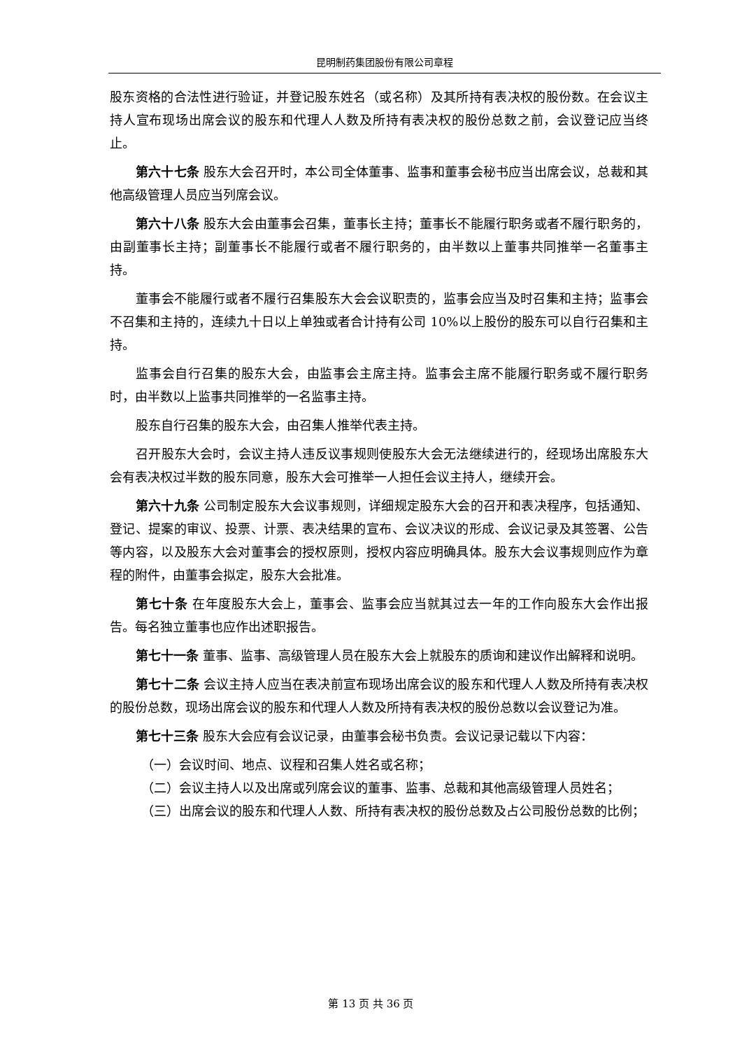昆明制药集团股份有限公司章程
股东资格的合法性进行验证，并登记股东姓名（或名称）及其所持有表决权的股份数。在会议主持人宣布现场出席会议的股东和代理人人数及所持有表决权的股份总数之前，会议登记应当终止。
第六十七条 股东大会召开时，本公司全体董事、监事和董事会秘书应当出席会议，总裁和其他高级管理人员应当列席会议。
第六十八条 股东大会由董事会召集，董事长主持；董事长不能履行职务或者不履行职务的，由副董事长主持；副董事长不能履行或者不履行职务的，由半数以上董事共同推举一名董事主持。
董事会不能履行或者不履行召集股东大会会议职责的，监事会应当及时召集和主持；监事会不召集和主持的，连续九十日以上单独或者合计持有公司 10%以上股份的股东可以自行召集和主持。
监事会自行召集的股东大会，由监事会主席主持。监事会主席不能履行职务或不履行职务时，由半数以上监事共同推举的一名监事主持。
股东自行召集的股东大会，由召集人推举代表主持。
召开股东大会时，会议主持人违反议事规则使股东大会无法继续进行的，经现场出席股东大会有表决权过半数的股东同意，股东大会可推举一人担任会议主持人，继续开会。
第六十九条 公司制定股东大会议事规则，详细规定股东大会的召开和表决程序，包括通知、登记、提案的审议、投票、计票、表决结果的宣布、会议决议的形成、会议记录及其签署、公告等内容，以及股东大会对董事会的授权原则，授权内容应明确具体。股东大会议事规则应作为章程的附件，由董事会拟定，股东大会批准。
第七十条 在年度股东大会上，董事会、监事会应当就其过去一年的工作向股东大会作出报告。每名独立董事也应作出述职报告。
第七十一条 董事、监事、高级管理人员在股东大会上就股东的质询和建议作出解释和说明。
第七十二条 会议主持人应当在表决前宣布现场出席会议的股东和代理人人数及所持有表决权的股份总数，现场出席会议的股东和代理人人数及所持有表决权的股份总数以会议登记为准。
第七十三条 股东大会应有会议记录，由董事会秘书负责。会议记录记载以下内容：
（一）会议时间、地点、议程和召集人姓名或名称；
（二）会议主持人以及出席或列席会议的董事、监事、总裁和其他高级管理人员姓名；
（三）出席会议的股东和代理人人数、所持有表决权的股份总数及占公司股份总数的比例；
第 13 页 共 36 页